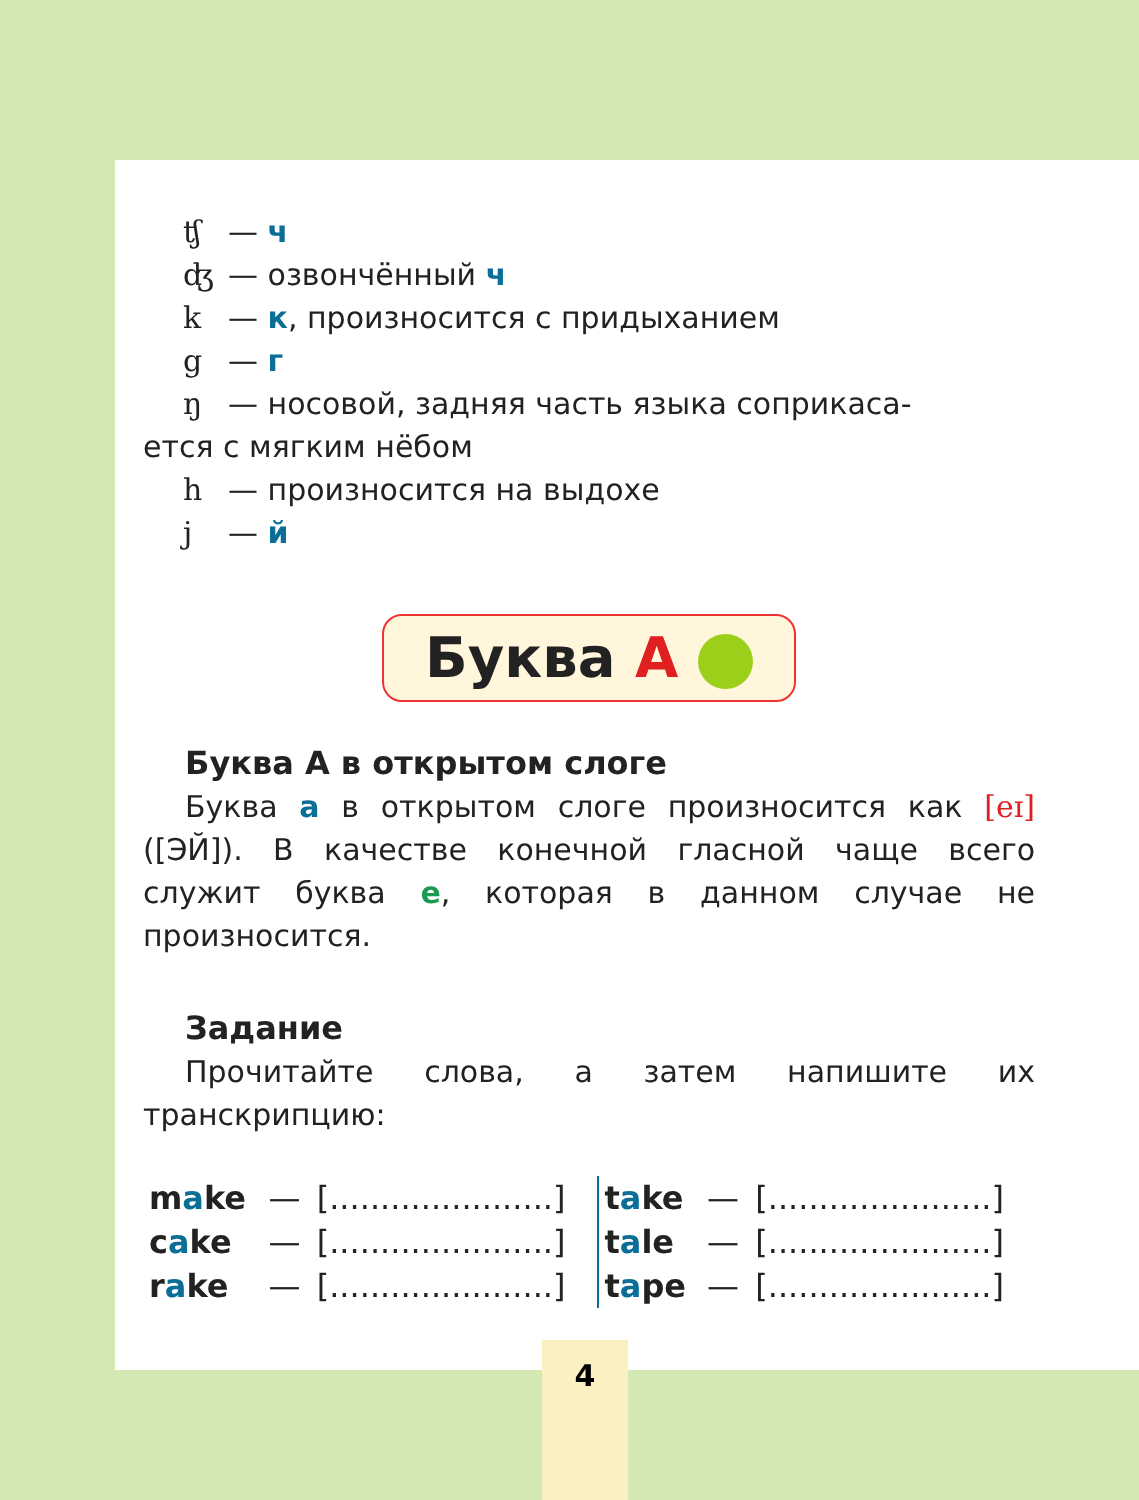ʧ — ч
ʤ — озвончённый ч
k — к, произносится с придыханием
g — г
ŋ — носовой, задняя часть языка соприкаса-
ется с мягким нёбом
h — произносится на выдохе
j — й
Буква A
Буква А в открытом слоге
Буква а в открытом слоге произносится как [eɪ] ([ЭЙ]). В качестве конечной гласной чаще всего служит буква е, которая в данном случае не произносится.
Задание
Прочитайте слова, а затем напишите их транскрипцию:
| m a ke | — | [......................] | t a ke | — | [......................] |
| c a ke | — | [......................] | t a le | — | [......................] |
| r a ke | — | [......................] | t a pe | — | [......................] |
4